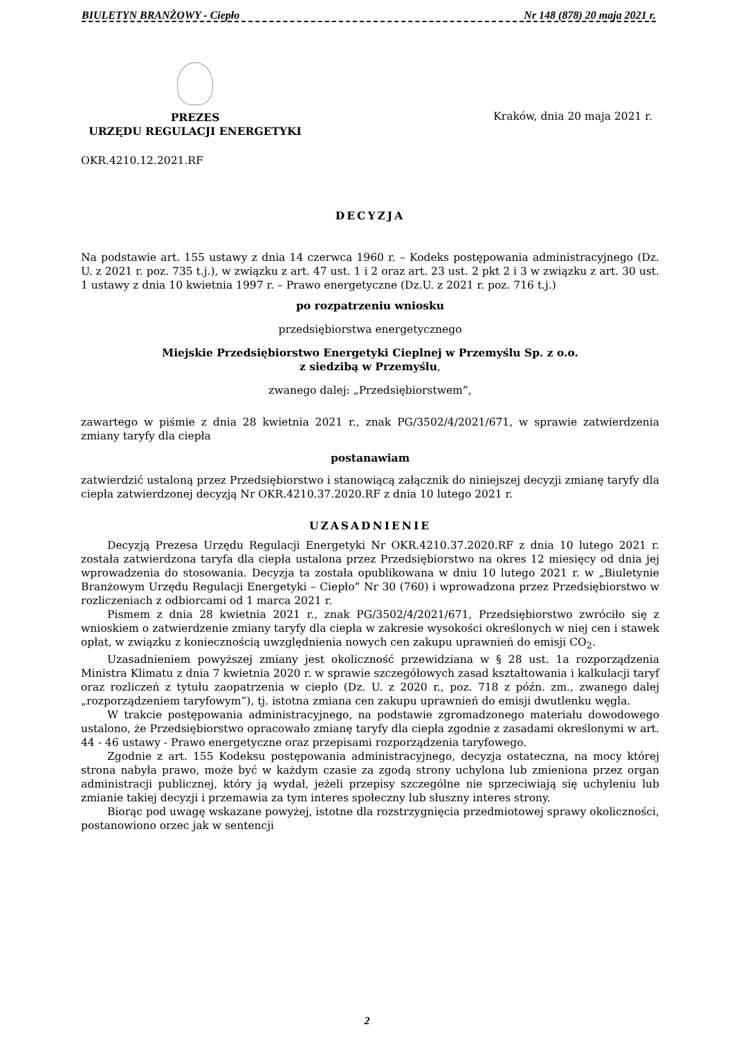BIULETYN BRANŻOWY - Ciepło Nr 148 (878) 20 maja 2021 r.
PREZES
URZĘDU REGULACJI ENERGETYKI
Kraków, dnia 20 maja 2021 r.
OKR.4210.12.2021.RF
DECYZJA
Na podstawie art. 155 ustawy z dnia 14 czerwca 1960 r. – Kodeks postępowania administracyjnego (Dz. U. z 2021 r. poz. 735 t.j.), w związku z art. 47 ust. 1 i 2 oraz art. 23 ust. 2 pkt 2 i 3 w związku z art. 30 ust. 1 ustawy z dnia 10 kwietnia 1997 r. – Prawo energetyczne (Dz.U. z 2021 r. poz. 716 t.j.)
po rozpatrzeniu wniosku
przedsiębiorstwa energetycznego
Miejskie Przedsiębiorstwo Energetyki Cieplnej w Przemyślu Sp. z o.o.
z siedzibą w Przemyślu,
zwanego dalej: „Przedsiębiorstwem”,
zawartego w piśmie z dnia 28 kwietnia 2021 r., znak PG/3502/4/2021/671, w sprawie zatwierdzenia zmiany taryfy dla ciepła
postanawiam
zatwierdzić ustaloną przez Przedsiębiorstwo i stanowiącą załącznik do niniejszej decyzji zmianę taryfy dla ciepła zatwierdzonej decyzją Nr OKR.4210.37.2020.RF z dnia 10 lutego 2021 r.
UZASADNIENIE
Decyzją Prezesa Urzędu Regulacji Energetyki Nr OKR.4210.37.2020.RF z dnia 10 lutego 2021 r. została zatwierdzona taryfa dla ciepła ustalona przez Przedsiębiorstwo na okres 12 miesięcy od dnia jej wprowadzenia do stosowania. Decyzja ta została opublikowana w dniu 10 lutego 2021 r. w „Biuletynie Branżowym Urzędu Regulacji Energetyki – Ciepło” Nr 30 (760) i wprowadzona przez Przedsiębiorstwo w rozliczeniach z odbiorcami od 1 marca 2021 r.
Pismem z dnia 28 kwietnia 2021 r., znak PG/3502/4/2021/671, Przedsiębiorstwo zwróciło się z wnioskiem o zatwierdzenie zmiany taryfy dla ciepła w zakresie wysokości określonych w niej cen i stawek opłat, w związku z koniecznością uwzględnienia nowych cen zakupu uprawnień do emisji CO<sub>2</sub>.
Uzasadnieniem powyższej zmiany jest okoliczność przewidziana w § 28 ust. 1a rozporządzenia Ministra Klimatu z dnia 7 kwietnia 2020 r. w sprawie szczegółowych zasad kształtowania i kalkulacji taryf oraz rozliczeń z tytułu zaopatrzenia w ciepło (Dz. U. z 2020 r., poz. 718 z późn. zm., zwanego dalej „rozporządzeniem taryfowym”), tj. istotna zmiana cen zakupu uprawnień do emisji dwutlenku węgla.
W trakcie postępowania administracyjnego, na podstawie zgromadzonego materiału dowodowego ustalono, że Przedsiębiorstwo opracowało zmianę taryfy dla ciepła zgodnie z zasadami określonymi w art. 44 - 46 ustawy - Prawo energetyczne oraz przepisami rozporządzenia taryfowego.
Zgodnie z art. 155 Kodeksu postępowania administracyjnego, decyzja ostateczna, na mocy której strona nabyła prawo, może być w każdym czasie za zgodą strony uchylona lub zmieniona przez organ administracji publicznej, który ją wydał, jeżeli przepisy szczególne nie sprzeciwiają się uchyleniu lub zmianie takiej decyzji i przemawia za tym interes społeczny lub słuszny interes strony.
Biorąc pod uwagę wskazane powyżej, istotne dla rozstrzygnięcia przedmiotowej sprawy okoliczności, postanowiono orzec jak w sentencji
2